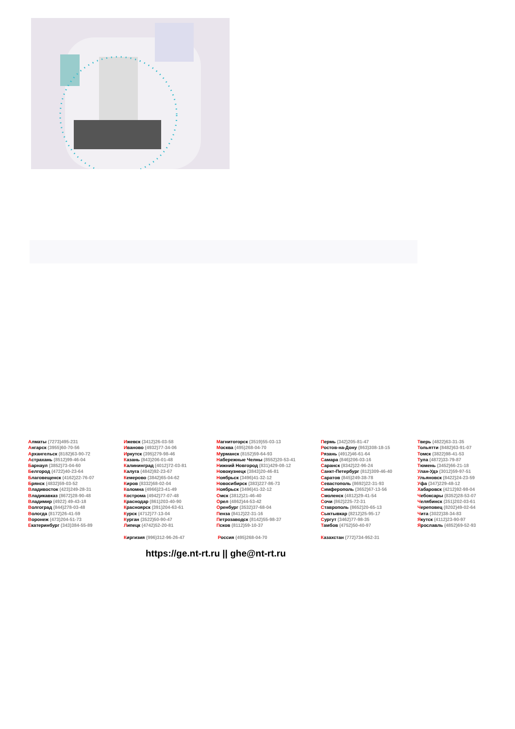| А лматы (7273)495-231 А нгарск (3955)60-70-56 А рхангельск (8182)63-90-72 А страхань (8512)99-46-04 Б арнаул (3852)73-04-60 Б елгород (4722)40-23-64 Б лаговещенск (4162)22-76-07 Б рянск (4832)59-03-52 В ладивосток (423)249-28-31 В ладикавказ (8672)28-90-48 В ладимир (4922) 49-43-18 В олгоград (844)278-03-48 В ологда (8172)26-41-59 В оронеж (473)204-51-73 Е катеринбург (343)384-55-89 | И жевск (3412)26-03-58 И ваново (4932)77-34-06 И ркутск (395)279-98-46 К азань (843)206-01-48 К алининград (4012)72-03-81 К алуга (4842)92-23-67 К емерово (3842)65-04-62 К иров (8332)68-02-04 К оломна (4966)23-41-49 К острома (4942)77-07-48 К раснодар (861)203-40-90 К расноярск (391)204-63-61 К урск (4712)77-13-04 К урган (3522)50-90-47 Л ипецк (4742)52-20-81 К иргизия (996)312-96-26-47 | М агнитогорск (3519)55-03-13 М осква (495)268-04-70 М урманск (8152)59-64-93 Н абережные Челны (8552)20-53-41 Н ижний Новгород (831)429-08-12 Н овокузнецк (3843)20-46-81 Н оябрьск (3496)41-32-12 Н овосибирск (383)227-86-73 Н оябрьск (3496)41-32-12 О мск (3812)21-46-40 О рел (4862)44-53-42 О ренбург (3532)37-68-04 П енза (8412)22-31-16 П етрозаводск (8142)55-98-37 П сков (8112)59-10-37 Р оссия (495)268-04-70 | П ермь (342)205-81-47 Р остов-на-Дону (863)308-18-15 Р язань (4912)46-61-64 С амара (846)206-03-16 С аранск (8342)22-96-24 С анкт-Петербург (812)309-46-40 С аратов (845)249-38-78 С евастополь (8692)22-31-93 С имферополь (3652)67-13-56 С моленск (4812)29-41-54 С очи (862)225-72-31 С таврополь (8652)20-65-13 С ыктывкар (8212)25-95-17 С ургут (3462)77-98-35 Т амбов (4752)50-40-97 К азахстан (772)734-952-31 | Т верь (4822)63-31-35 Т ольятти (8482)63-91-07 Т омск (3822)98-41-53 Т ула (4872)33-79-87 Т юмень (3452)66-21-18 У лан-Удэ (3012)59-97-51 У льяновск (8422)24-23-59 У фа (347)229-48-12 Х абаровск (4212)92-98-04 Ч ебоксары (8352)28-53-07 Ч елябинск (351)202-03-61 Ч ереповец (8202)49-02-64 Ч ита (3022)38-34-83 Я кутск (4112)23-90-97 Я рославль (4852)69-52-93 |
https://ge.nt-rt.ru || ghe@nt-rt.ru